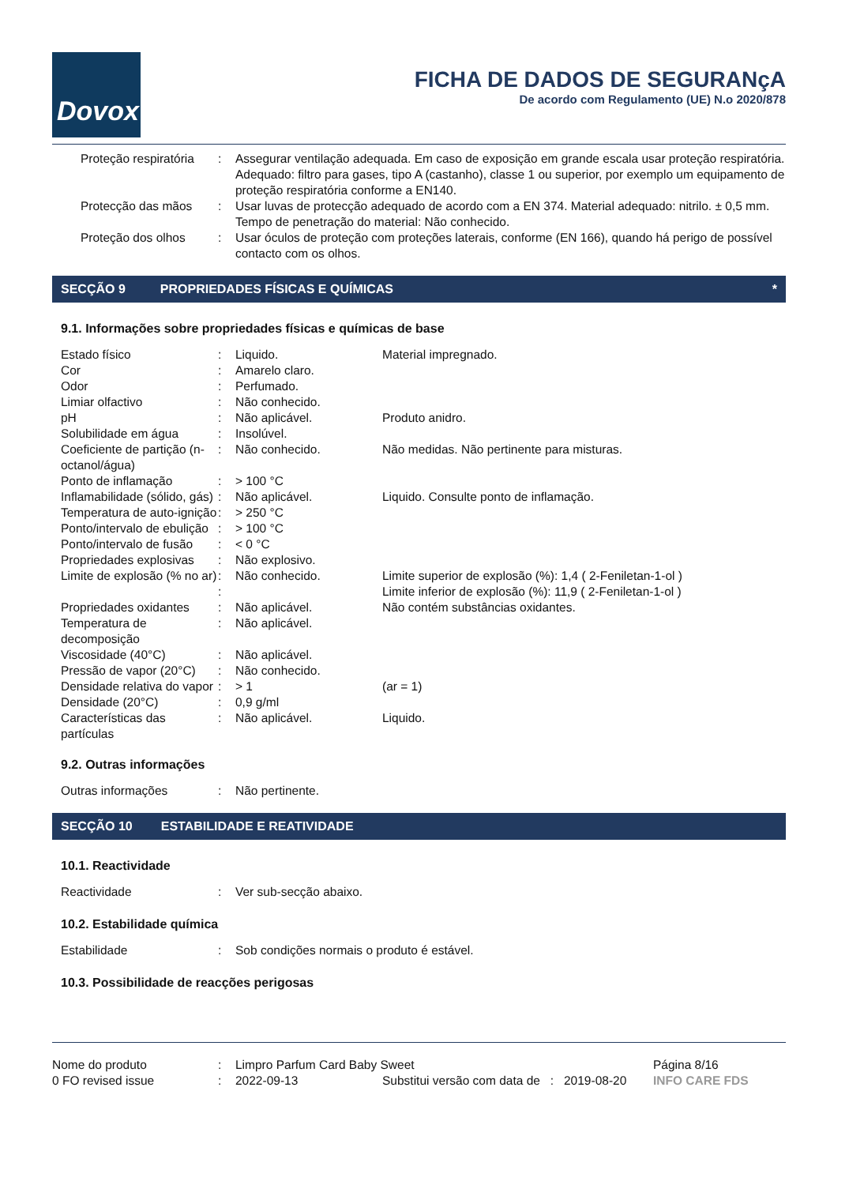Dovox
FICHA DE DADOS DE SEGURANçA
De acordo com Regulamento (UE) N.o 2020/878
| | Proteção respiratória | : | Assegurar ventilação adequada. Em caso de exposição em grande escala usar proteção respiratória. Adequado: filtro para gases, tipo A (castanho), classe 1 ou superior, por exemplo um equipamento de proteção respiratória conforme a EN140. |
| | Protecção das mãos | : | Usar luvas de protecção adequado de acordo com a EN 374. Material adequado: nitrilo. ± 0,5 mm. Tempo de penetração do material: Não conhecido. |
| | Proteção dos olhos | : | Usar óculos de proteção com proteções laterais, conforme (EN 166), quando há perigo de possível contacto com os olhos. |
SECÇÃO 9 PROPRIEDADES FÍSICAS E QUÍMICAS *
9.1. Informações sobre propriedades físicas e químicas de base
| Estado físico | : | Liquido. | Material impregnado. |
| Cor | : | Amarelo claro. | |
| Odor | : | Perfumado. | |
| Limiar olfactivo | : | Não conhecido. | |
| pH | : | Não aplicável. | Produto anidro. |
| Solubilidade em água | : | Insolúvel. | |
| Coeficiente de partição (n-octanol/água) | : | Não conhecido. | Não medidas. Não pertinente para misturas. |
| Ponto de inflamação | : | > 100 °C | |
| Inflamabilidade (sólido, gás) | : | Não aplicável. | Liquido. Consulte ponto de inflamação. |
| Temperatura de auto-ignição | : | > 250 °C | |
| Ponto/intervalo de ebulição | : | > 100 °C | |
| Ponto/intervalo de fusão | : | < 0 °C | |
| Propriedades explosivas | : | Não explosivo. | |
| Limite de explosão (% no ar) | : | Não conhecido. | Limite superior de explosão (%): 1,4 ( 2-Feniletan-1-ol ) |
| | : | | Limite inferior de explosão (%): 11,9 ( 2-Feniletan-1-ol ) |
| Propriedades oxidantes | : | Não aplicável. | Não contém substâncias oxidantes. |
| Temperatura de decomposição | : | Não aplicável. | |
| Viscosidade (40°C) | : | Não aplicável. | |
| Pressão de vapor (20°C) | : | Não conhecido. | |
| Densidade relativa do vapor | : | > 1 | (ar = 1) |
| Densidade (20°C) | : | 0,9 g/ml | |
| Características das partículas | : | Não aplicável. | Liquido. |
9.2. Outras informações
| Outras informações | : | Não pertinente. |
SECÇÃO 10 ESTABILIDADE E REATIVIDADE
10.1. Reactividade
| Reactividade | : | Ver sub-secção abaixo. |
10.2. Estabilidade química
| Estabilidade | : | Sob condições normais o produto é estável. |
10.3. Possibilidade de reacções perigosas
| Nome do produto | : | Limpro Parfum Card Baby Sweet | | | Página 8/16 |
| 0 FO revised issue | : | 2022-09-13 | Substitui versão com data de : | 2019-08-20 | INFO CARE FDS |